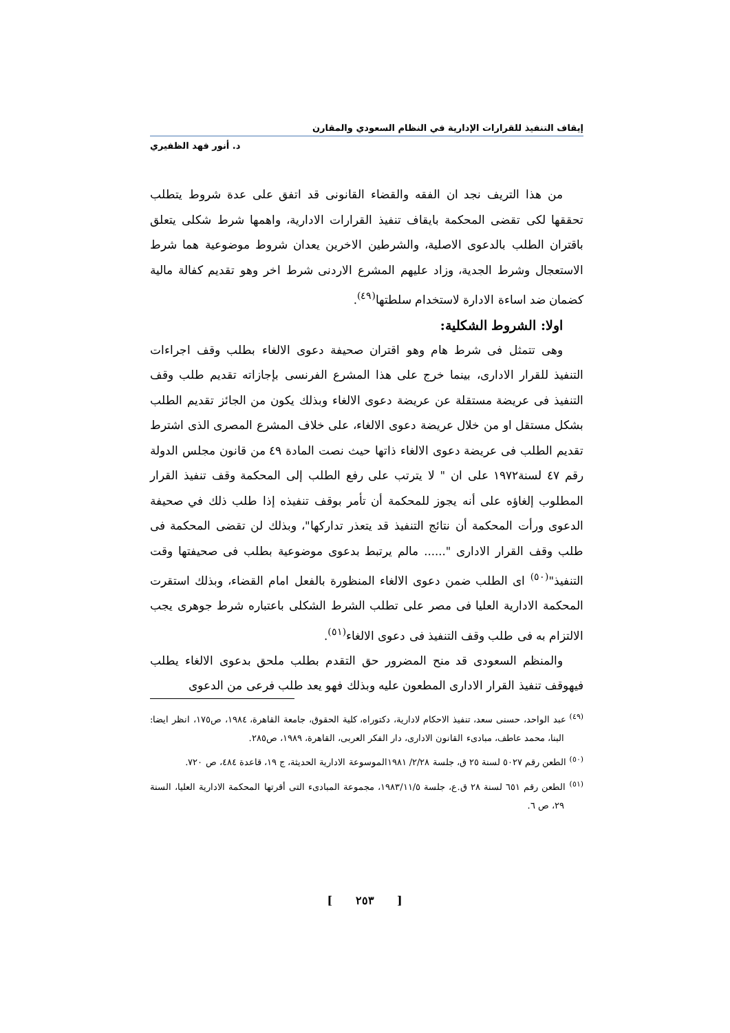إيقاف التنفيذ للقرارات الإدارية في النظام السعودي والمقارن
د. أنور فهد الظفيري
من هذا التريف نجد ان الفقه والقضاء القانونى قد اتفق على عدة شروط يتطلب تحققها لكى تقضى المحكمة بايقاف تنفيذ القرارات الادارية، واهمها شرط شكلى يتعلق باقتران الطلب بالدعوى الاصلية، والشرطين الاخرين يعدان شروط موضوعية هما شرط الاستعجال وشرط الجدية، وزاد عليهم المشرع الاردنى شرط اخر وهو تقديم كفالة مالية كضمان ضد اساءة الادارة لاستخدام سلطتها<sup>(٤٩)</sup>.
اولا: الشروط الشكلية:
وهى تتمثل فى شرط هام وهو اقتران صحيفة دعوى الالغاء بطلب وقف اجراءات التنفيذ للقرار الادارى، بينما خرج على هذا المشرع الفرنسى بإجازاته تقديم طلب وقف التنفيذ فى عريضة مستقلة عن عريضة دعوى الالغاء وبذلك يكون من الجائز تقديم الطلب بشكل مستقل او من خلال عريضة دعوى الالغاء، على خلاف المشرع المصرى الذى اشترط تقديم الطلب فى عريضة دعوى الالغاء ذاتها حيث نصت المادة ٤٩ من قانون مجلس الدولة رقم ٤٧ لسنة١٩٧٢ على ان " لا يترتب على رفع الطلب إلى المحكمة وقف تنفيذ القرار المطلوب إلغاؤه على أنه يجوز للمحكمة أن تأمر بوقف تنفيذه إذا طلب ذلك في صحيفة الدعوى ورأت المحكمة أن نتائج التنفيذ قد يتعذر تداركها"، وبذلك لن تقضى المحكمة فى طلب وقف القرار الادارى "...... مالم يرتبط بدعوى موضوعية بطلب فى صحيفتها وقت التنفيذ"<sup>(٥٠)</sup> اى الطلب ضمن دعوى الالغاء المنظورة بالفعل امام القضاء، وبذلك استقرت المحكمة الادارية العليا فى مصر على تطلب الشرط الشكلى باعتباره شرط جوهرى يجب الالتزام به فى طلب وقف التنفيذ فى دعوى الالغاء<sup>(٥١)</sup>.
والمنظم السعودى قد منح المضرور حق التقدم بطلب ملحق بدعوى الالغاء يطلب فيهوقف تنفيذ القرار الادارى المطعون عليه وبذلك فهو يعد طلب فرعى من الدعوى
<sup>(٤٩)</sup> عبد الواحد، حسنى سعد، تنفيذ الاحكام لادارية، دكتوراه، كلية الحقوق، جامعة القاهرة، ١٩٨٤، ص١٧٥، انظر ايضا: البنا، محمد عاطف، مبادىء القانون الادارى، دار الفكر العربى، القاهرة، ١٩٨٩، ص٢٨٥.
<sup>(٥٠)</sup> الطعن رقم ٥٠٢٧ لسنة ٢٥ ق، جلسة ٢/٢٨/ ١٩٨١الموسوعة الادارية الحديثة، ج ١٩، قاعدة ٤٨٤، ص ٧٢٠.
<sup>(٥١)</sup> الطعن رقم ٦٥١ لسنة ٢٨ ق.ع، جلسة ١٩٨٣/١١/٥، مجموعة المبادىء التى أقرتها المحكمة الادارية العليا، السنة ٢٩، ص ٦.
[ ٢٥٣ ]